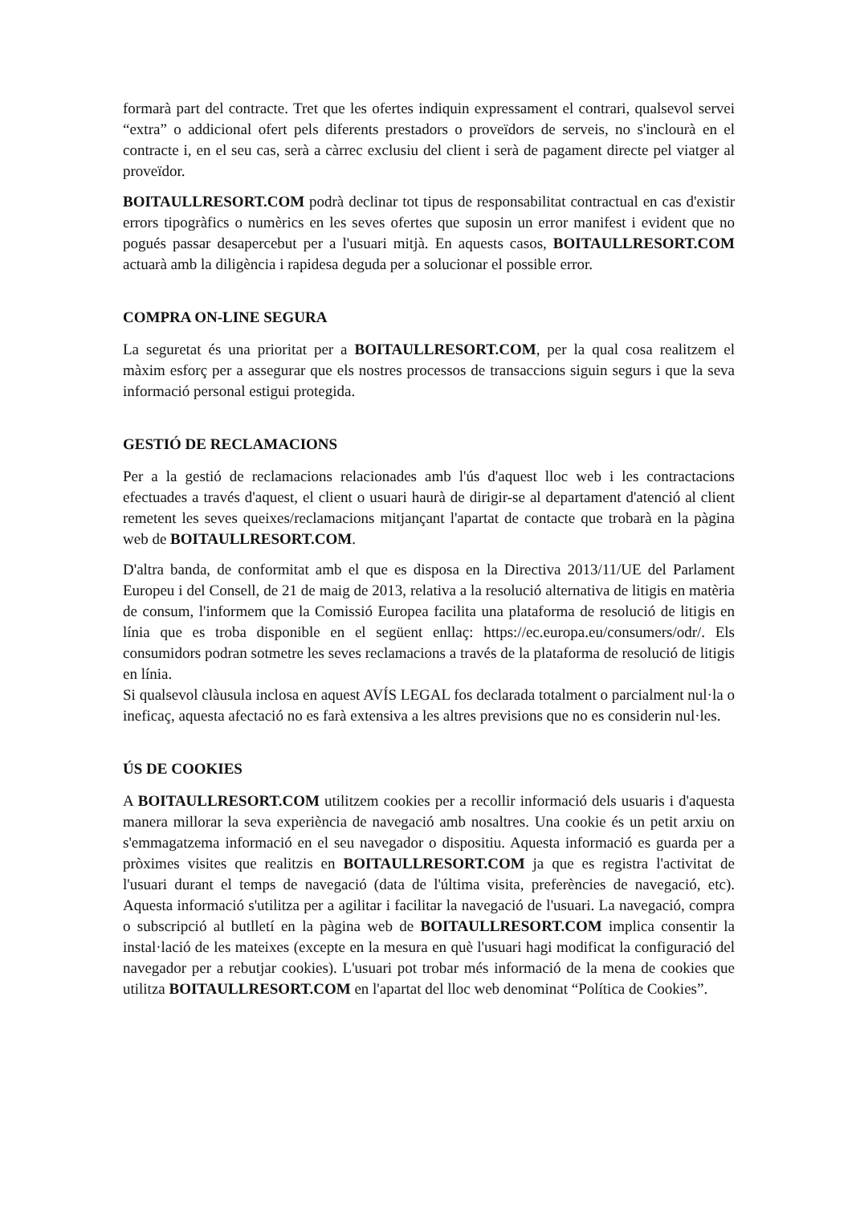formarà part del contracte. Tret que les ofertes indiquin expressament el contrari, qualsevol servei “extra” o addicional ofert pels diferents prestadors o proveïdors de serveis, no s'inclourà en el contracte i, en el seu cas, serà a càrrec exclusiu del client i serà de pagament directe pel viatger al proveïdor.
BOITAULLRESORT.COM podrà declinar tot tipus de responsabilitat contractual en cas d'existir errors tipogràfics o numèrics en les seves ofertes que suposin un error manifest i evident que no pogués passar desapercebut per a l'usuari mitjà. En aquests casos, BOITAULLRESORT.COM actuarà amb la diligència i rapidesa deguda per a solucionar el possible error.
COMPRA ON-LINE SEGURA
La seguretat és una prioritat per a BOITAULLRESORT.COM, per la qual cosa realitzem el màxim esforç per a assegurar que els nostres processos de transaccions siguin segurs i que la seva informació personal estigui protegida.
GESTIÓ DE RECLAMACIONS
Per a la gestió de reclamacions relacionades amb l'ús d'aquest lloc web i les contractacions efectuades a través d'aquest, el client o usuari haurà de dirigir-se al departament d'atenció al client remetent les seves queixes/reclamacions mitjançant l'apartat de contacte que trobarà en la pàgina web de BOITAULLRESORT.COM.
D'altra banda, de conformitat amb el que es disposa en la Directiva 2013/11/UE del Parlament Europeu i del Consell, de 21 de maig de 2013, relativa a la resolució alternativa de litigis en matèria de consum, l'informem que la Comissió Europea facilita una plataforma de resolució de litigis en línia que es troba disponible en el següent enllaç: https://ec.europa.eu/consumers/odr/. Els consumidors podran sotmetre les seves reclamacions a través de la plataforma de resolució de litigis en línia.
Si qualsevol clàusula inclosa en aquest AVÍS LEGAL fos declarada totalment o parcialment nul·la o ineficaç, aquesta afectació no es farà extensiva a les altres previsions que no es considerin nul·les.
ÚS DE COOKIES
A BOITAULLRESORT.COM utilitzem cookies per a recollir informació dels usuaris i d'aquesta manera millorar la seva experiència de navegació amb nosaltres. Una cookie és un petit arxiu on s'emmagatzema informació en el seu navegador o dispositiu. Aquesta informació es guarda per a pròximes visites que realitzis en BOITAULLRESORT.COM ja que es registra l'activitat de l'usuari durant el temps de navegació (data de l'última visita, preferències de navegació, etc). Aquesta informació s'utilitza per a agilitar i facilitar la navegació de l'usuari. La navegació, compra o subscripció al butlletí en la pàgina web de BOITAULLRESORT.COM implica consentir la instal·lació de les mateixes (excepte en la mesura en què l'usuari hagi modificat la configuració del navegador per a rebutjar cookies). L'usuari pot trobar més informació de la mena de cookies que utilitza BOITAULLRESORT.COM en l'apartat del lloc web denominat “Política de Cookies”.